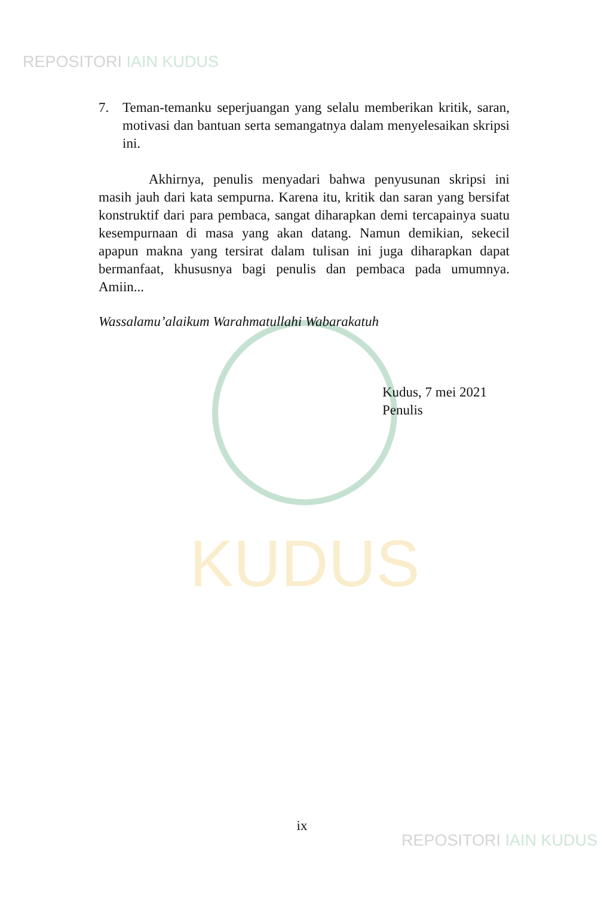REPOSITORI IAIN KUDUS
KUDUS
7. Teman-temanku seperjuangan yang selalu memberikan kritik, saran, motivasi dan bantuan serta semangatnya dalam menyelesaikan skripsi ini.
Akhirnya, penulis menyadari bahwa penyusunan skripsi ini masih jauh dari kata sempurna. Karena itu, kritik dan saran yang bersifat konstruktif dari para pembaca, sangat diharapkan demi tercapainya suatu kesempurnaan di masa yang akan datang. Namun demikian, sekecil apapun makna yang tersirat dalam tulisan ini juga diharapkan dapat bermanfaat, khususnya bagi penulis dan pembaca pada umumnya. Amiin...
Wassalamu’alaikum Warahmatullahi Wabarakatuh
Kudus, 7 mei 2021
Penulis
ix
REPOSITORI IAIN KUDUS